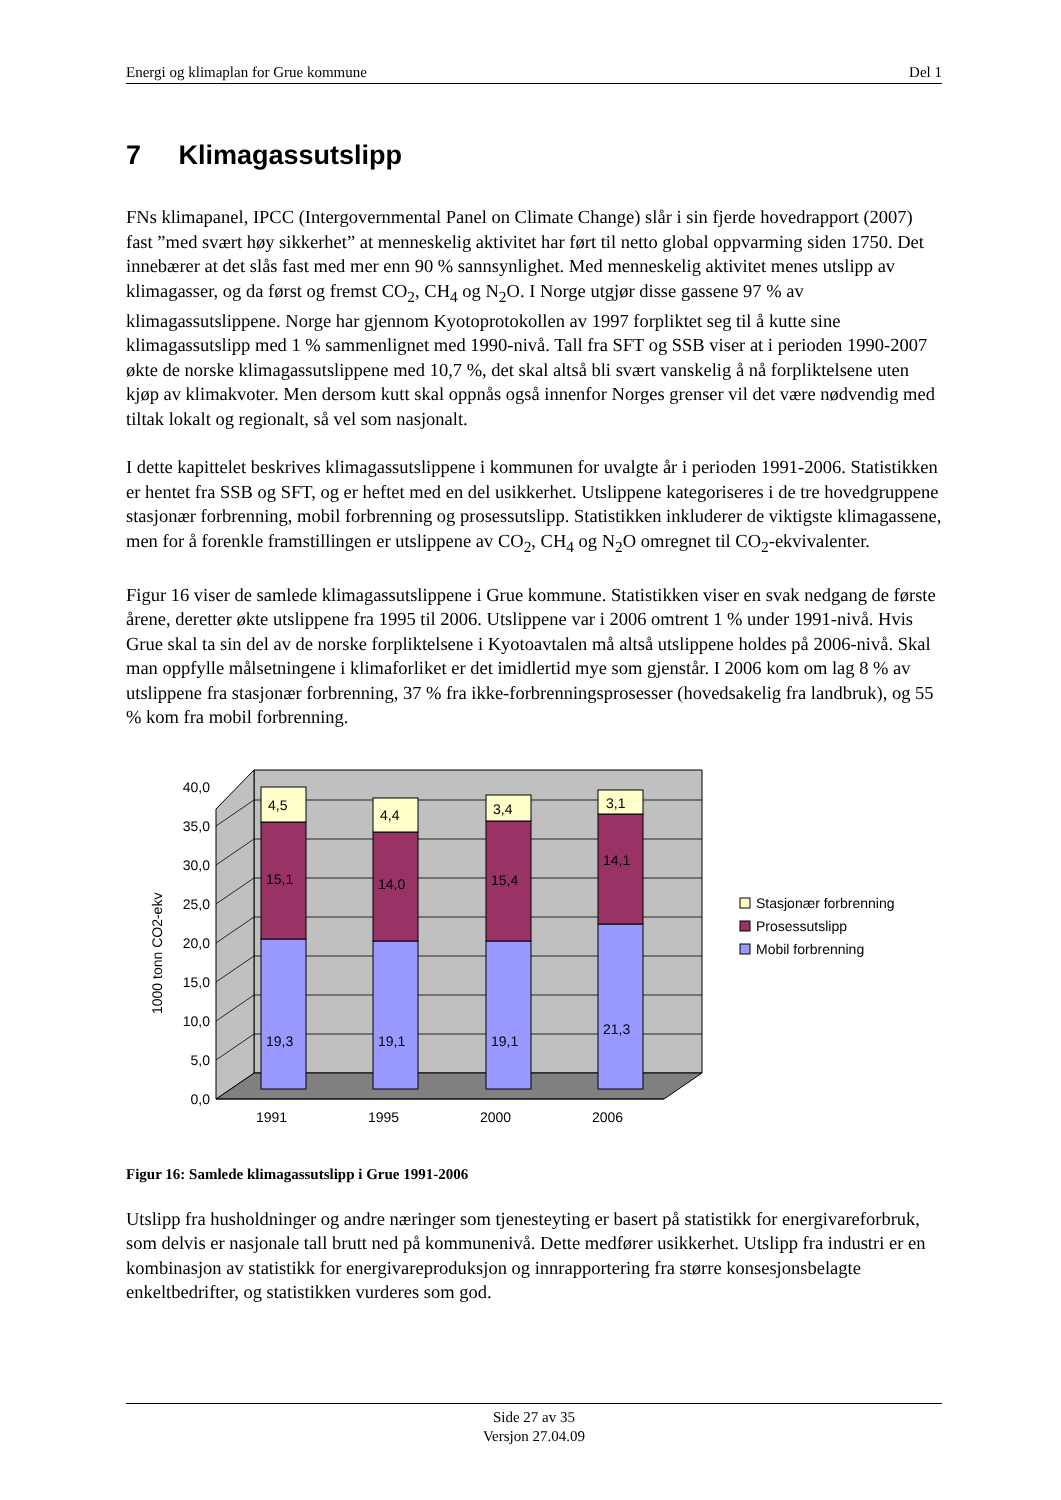Energi og klimaplan for Grue kommune Del 1
7 Klimagassutslipp
FNs klimapanel, IPCC (Intergovernmental Panel on Climate Change) slår i sin fjerde hovedrapport (2007) fast ”med svært høy sikkerhet” at menneskelig aktivitet har ført til netto global oppvarming siden 1750. Det innebærer at det slås fast med mer enn 90 % sannsynlighet. Med menneskelig aktivitet menes utslipp av klimagasser, og da først og fremst CO<sub>2</sub>, CH<sub>4</sub> og N<sub>2</sub>O. I Norge utgjør disse gassene 97 % av klimagassutslippene. Norge har gjennom Kyotoprotokollen av 1997 forpliktet seg til å kutte sine klimagassutslipp med 1 % sammenlignet med 1990-nivå. Tall fra SFT og SSB viser at i perioden 1990-2007 økte de norske klimagassutslippene med 10,7 %, det skal altså bli svært vanskelig å nå forpliktelsene uten kjøp av klimakvoter. Men dersom kutt skal oppnås også innenfor Norges grenser vil det være nødvendig med tiltak lokalt og regionalt, så vel som nasjonalt.
I dette kapittelet beskrives klimagassutslippene i kommunen for uvalgte år i perioden 1991-2006. Statistikken er hentet fra SSB og SFT, og er heftet med en del usikkerhet. Utslippene kategoriseres i de tre hovedgruppene stasjonær forbrenning, mobil forbrenning og prosessutslipp. Statistikken inkluderer de viktigste klimagassene, men for å forenkle framstillingen er utslippene av CO<sub>2</sub>, CH<sub>4</sub> og N<sub>2</sub>O omregnet til CO<sub>2</sub>-ekvivalenter.
Figur 16 viser de samlede klimagassutslippene i Grue kommune. Statistikken viser en svak nedgang de første årene, deretter økte utslippene fra 1995 til 2006. Utslippene var i 2006 omtrent 1 % under 1991-nivå. Hvis Grue skal ta sin del av de norske forpliktelsene i Kyotoavtalen må altså utslippene holdes på 2006-nivå. Skal man oppfylle målsetningene i klimaforliket er det imidlertid mye som gjenstår. I 2006 kom om lag 8 % av utslippene fra stasjonær forbrenning, 37 % fra ikke-forbrenningsprosesser (hovedsakelig fra landbruk), og 55 % kom fra mobil forbrenning.
19,3
15,1
4,5
19,1
14,0
4,4
19,1
15,4
3,4
21,3
14,1
3,1
0,0
5,0
10,0
15,0
20,0
25,0
30,0
35,0
40,0
1991
1995
2000
2006
1000 tonn CO2-ekv
Stasjonær forbrenning
Prosessutslipp
Mobil forbrenning
Figur 16: Samlede klimagassutslipp i Grue 1991-2006
Utslipp fra husholdninger og andre næringer som tjenesteyting er basert på statistikk for energivareforbruk, som delvis er nasjonale tall brutt ned på kommunenivå. Dette medfører usikkerhet. Utslipp fra industri er en kombinasjon av statistikk for energivareproduksjon og innrapportering fra større konsesjonsbelagte enkeltbedrifter, og statistikken vurderes som god.
Side 27 av 35
Versjon 27.04.09